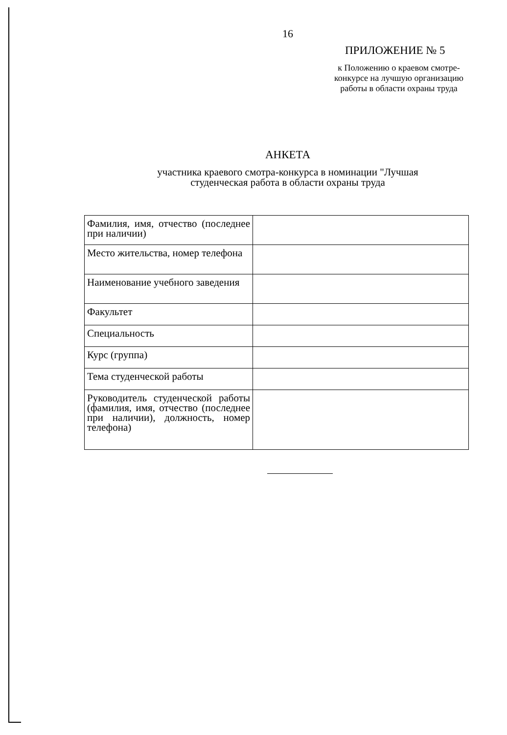16
ПРИЛОЖЕНИЕ № 5
к Положению о краевом смотре-конкурсе на лучшую организацию работы в области охраны труда
АНКЕТА
участника краевого смотра-конкурса в номинации "Лучшая
студенческая работа в области охраны труда
| Фамилия, имя, отчество (последнее при наличии) | |
| Место жительства, номер телефона | |
| Наименование учебного заведения | |
| Факультет | |
| Специальность | |
| Курс (группа) | |
| Тема студенческой работы | |
| Руководитель студенческой работы (фамилия, имя, отчество (последнее при наличии), должность, номер телефона) | |